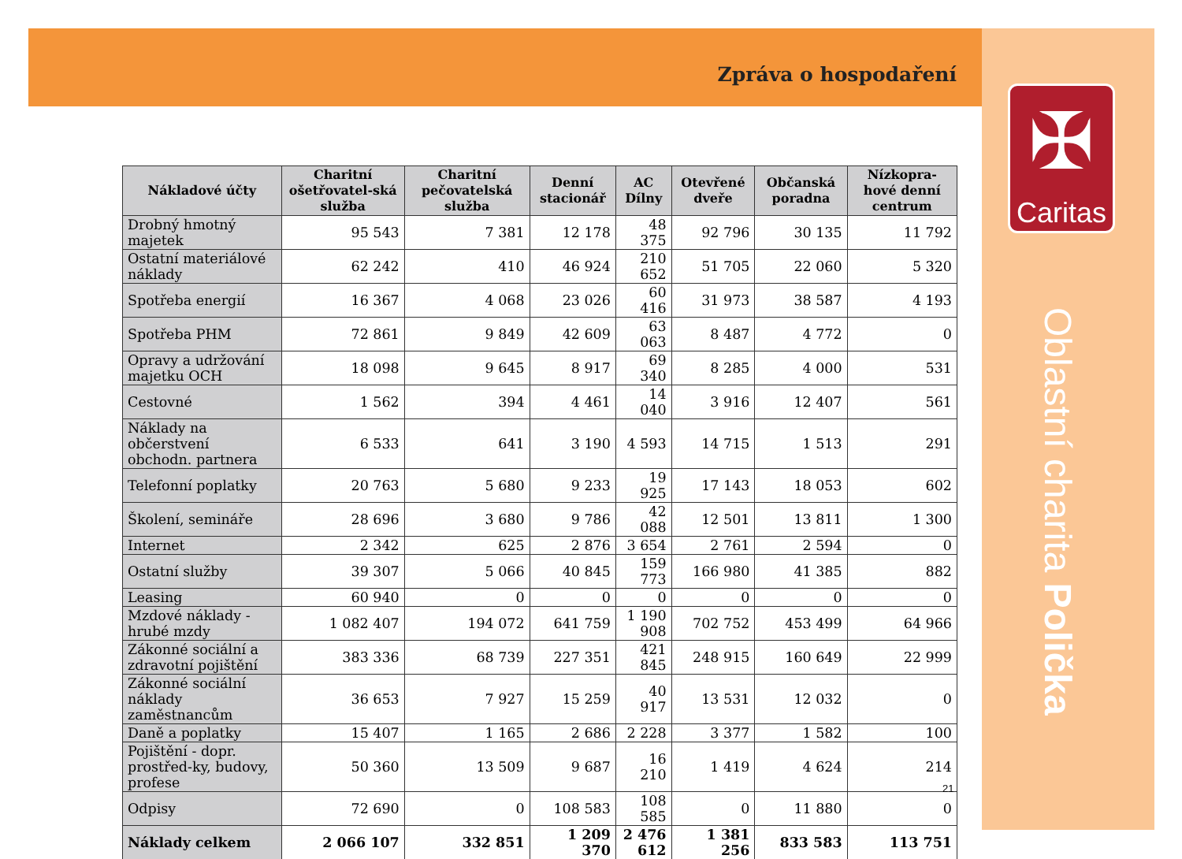Zpráva o hospodaření
| Nákladové účty | Charitní ošetřovatel-ská služba | Charitní pečovatelská služba | Denní stacionář | AC Dílny | Otevřené dveře | Občanská poradna | Nízkopra-hové denní centrum |
| --- | --- | --- | --- | --- | --- | --- | --- |
| Drobný hmotný majetek | 95 543 | 7 381 | 12 178 | 48 375 | 92 796 | 30 135 | 11 792 |
| Ostatní materiálové náklady | 62 242 | 410 | 46 924 | 210 652 | 51 705 | 22 060 | 5 320 |
| Spotřeba energií | 16 367 | 4 068 | 23 026 | 60 416 | 31 973 | 38 587 | 4 193 |
| Spotřeba PHM | 72 861 | 9 849 | 42 609 | 63 063 | 8 487 | 4 772 | 0 |
| Opravy a udržování majetku OCH | 18 098 | 9 645 | 8 917 | 69 340 | 8 285 | 4 000 | 531 |
| Cestovné | 1 562 | 394 | 4 461 | 14 040 | 3 916 | 12 407 | 561 |
| Náklady na občerstvení obchodn. partnera | 6 533 | 641 | 3 190 | 4 593 | 14 715 | 1 513 | 291 |
| Telefonní poplatky | 20 763 | 5 680 | 9 233 | 19 925 | 17 143 | 18 053 | 602 |
| Školení, semináře | 28 696 | 3 680 | 9 786 | 42 088 | 12 501 | 13 811 | 1 300 |
| Internet | 2 342 | 625 | 2 876 | 3 654 | 2 761 | 2 594 | 0 |
| Ostatní služby | 39 307 | 5 066 | 40 845 | 159 773 | 166 980 | 41 385 | 882 |
| Leasing | 60 940 | 0 | 0 | 0 | 0 | 0 | 0 |
| Mzdové náklady - hrubé mzdy | 1 082 407 | 194 072 | 641 759 | 1 190 908 | 702 752 | 453 499 | 64 966 |
| Zákonné sociální a zdravotní pojištění | 383 336 | 68 739 | 227 351 | 421 845 | 248 915 | 160 649 | 22 999 |
| Zákonné sociální náklady zaměstnancům | 36 653 | 7 927 | 15 259 | 40 917 | 13 531 | 12 032 | 0 |
| Daně a poplatky | 15 407 | 1 165 | 2 686 | 2 228 | 3 377 | 1 582 | 100 |
| Pojištění - dopr. prostřed-ky, budovy, profese | 50 360 | 13 509 | 9 687 | 16 210 | 1 419 | 4 624 | 214 |
| Odpisy | 72 690 | 0 | 108 583 | 108 585 | 0 | 11 880 | 0 |
| Náklady celkem | 2 066 107 | 332 851 | 1 209 370 | 2 476 612 | 1 381 256 | 833 583 | 113 751 |
✠
Caritas
Oblastní charita Polička
21